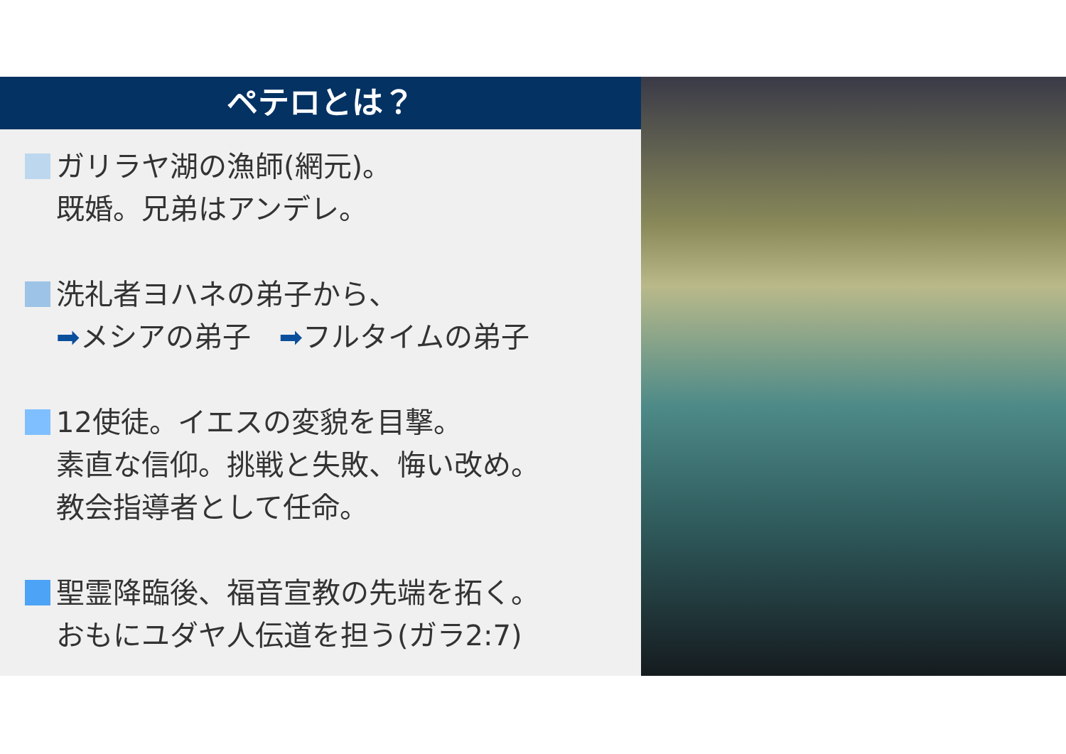ペテロとは？
ガリラヤ湖の漁師(網元)。
既婚。兄弟はアンデレ。
洗礼者ヨハネの弟子から、
➡メシアの弟子　➡フルタイムの弟子
12使徒。イエスの変貌を目撃。
素直な信仰。挑戦と失敗、悔い改め。
教会指導者として任命。
聖霊降臨後、福音宣教の先端を拓く。
おもにユダヤ人伝道を担う(ガラ2:7)